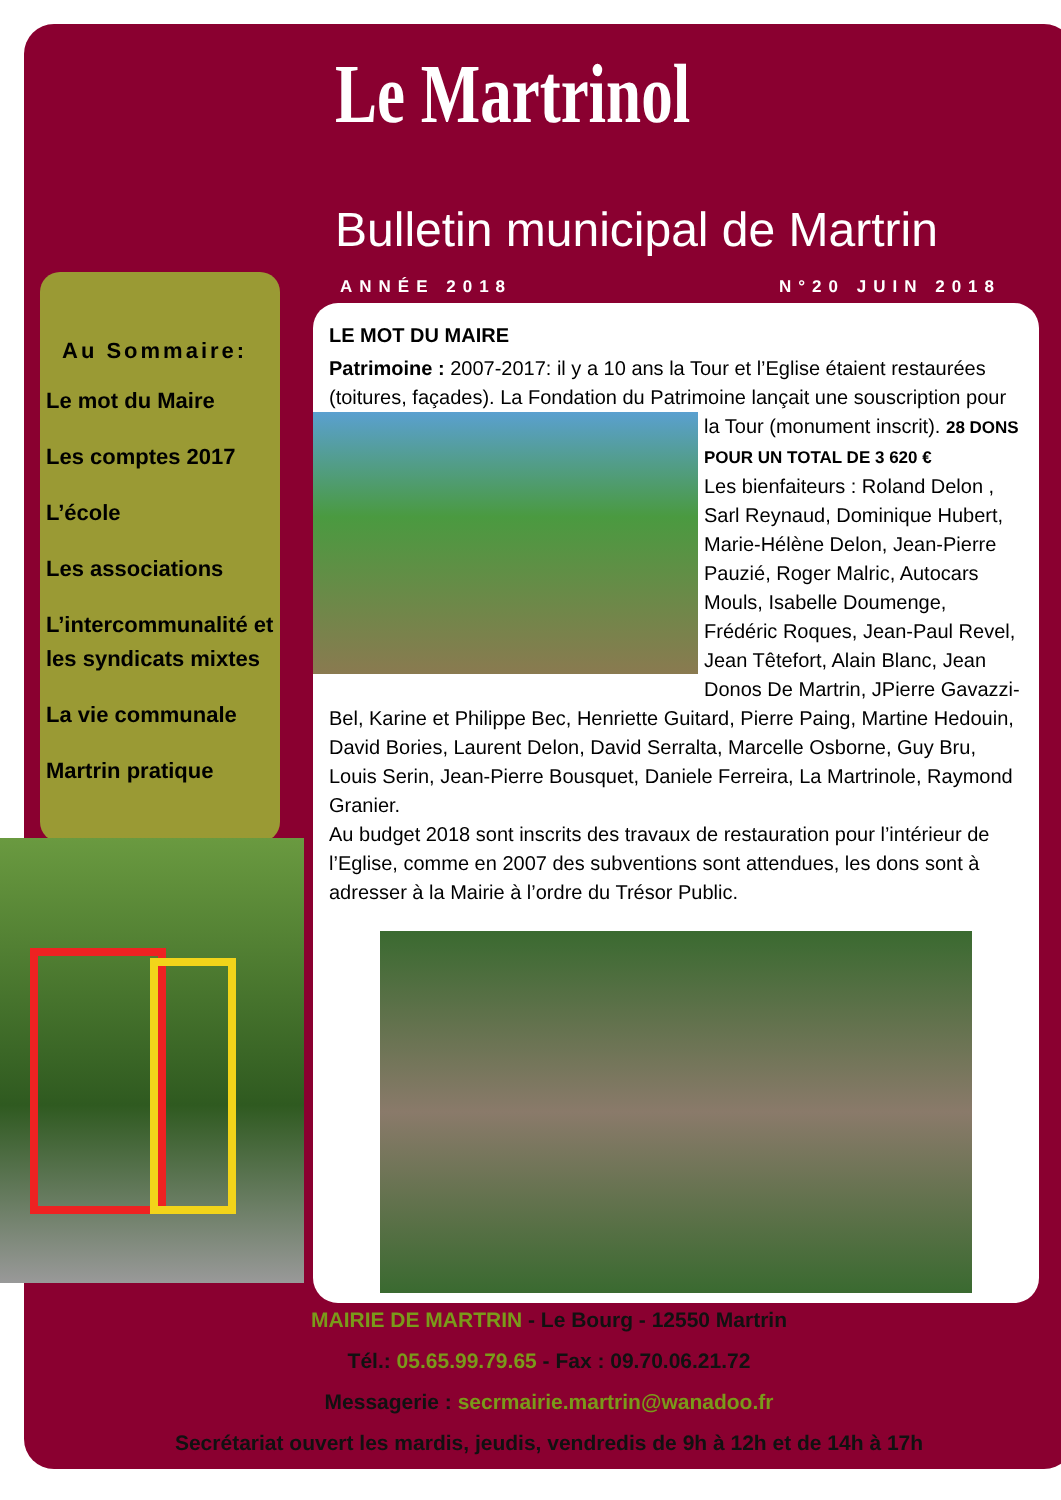Le Martrinol
Bulletin municipal de Martrin
ANNÉE 2018 N°20 JUIN 2018
Au Sommaire:
Le mot du Maire
Les comptes 2017
L’école
Les associations
L’intercommunalité et les syndicats mixtes
La vie communale
Martrin pratique
LE MOT DU MAIRE
Patrimoine : 2007-2017: il y a 10 ans la Tour et l’Eglise étaient restaurées (toitures, façades). La Fondation du Patrimoine lançait une souscription pour la Tour (monument inscrit).
28 DONS POUR UN TOTAL DE 3 620 €
Les bienfaiteurs : Roland Delon , Sarl Reynaud, Dominique Hubert, Marie-Hélène Delon, Jean-Pierre Pauzié, Roger Malric, Autocars Mouls, Isabelle Doumenge, Frédéric Roques, Jean-Paul Revel, Jean Têtefort, Alain Blanc, Jean Donos De Martrin, JPierre Gavazzi-Bel, Karine et Philippe Bec, Henriette Guitard, Pierre Paing, Martine Hedouin, David Bories, Laurent Delon, David Serralta, Marcelle Osborne, Guy Bru, Louis Serin, Jean-Pierre Bousquet, Daniele Ferreira, La Martrinole, Raymond Granier.
Au budget 2018 sont inscrits des travaux de restauration pour l’intérieur de l’Eglise, comme en 2007 des subventions sont attendues, les dons sont à adresser à la Mairie à l’ordre du Trésor Public.
MAIRIE DE MARTRIN - Le Bourg - 12550 Martrin
Tél.: 05.65.99.79.65 - Fax : 09.70.06.21.72
Messagerie : secrmairie.martrin@wanadoo.fr
Secrétariat ouvert les mardis, jeudis, vendredis de 9h à 12h et de 14h à 17h